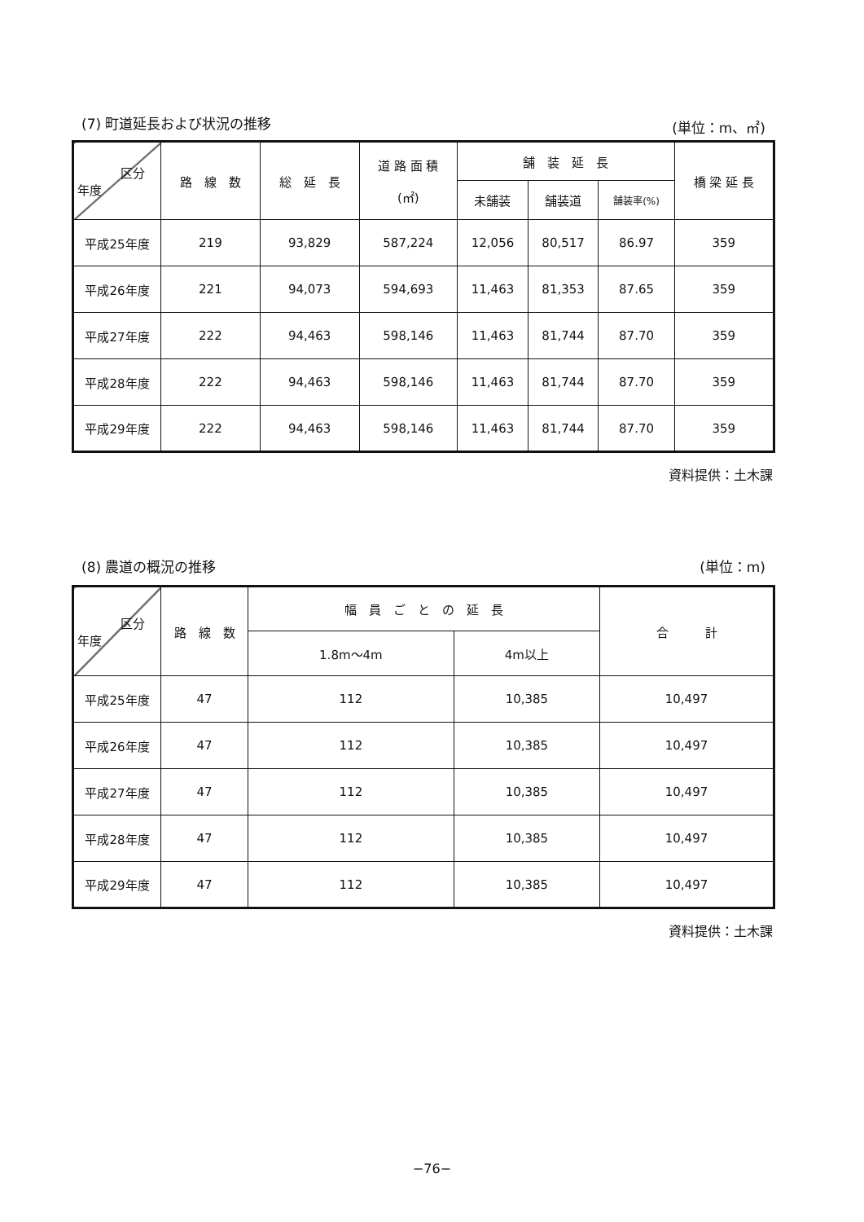(7) 町道延長および状況の推移 (単位：m、㎡)
| 区分 年度 | 路 線 数 | 総 延 長 | 道 路 面 積 (㎡) | 舗 装 延 長 | | | 橋 梁 延 長 |
| --- | --- | --- | --- | --- | --- | --- | --- |
| | | | | 未舗装 | 舗装道 | 舗装率(%) | |
| 平成25年度 | 219 | 93,829 | 587,224 | 12,056 | 80,517 | 86.97 | 359 |
| 平成26年度 | 221 | 94,073 | 594,693 | 11,463 | 81,353 | 87.65 | 359 |
| 平成27年度 | 222 | 94,463 | 598,146 | 11,463 | 81,744 | 87.70 | 359 |
| 平成28年度 | 222 | 94,463 | 598,146 | 11,463 | 81,744 | 87.70 | 359 |
| 平成29年度 | 222 | 94,463 | 598,146 | 11,463 | 81,744 | 87.70 | 359 |
資料提供：土木課
(8) 農道の概況の推移 (単位：m)
| 区分 年度 | 路 線 数 | 幅 員 ご と の 延 長 | | 合 計 |
| --- | --- | --- | --- | --- |
| | | 1.8m～4m | 4m以上 | |
| 平成25年度 | 47 | 112 | 10,385 | 10,497 |
| 平成26年度 | 47 | 112 | 10,385 | 10,497 |
| 平成27年度 | 47 | 112 | 10,385 | 10,497 |
| 平成28年度 | 47 | 112 | 10,385 | 10,497 |
| 平成29年度 | 47 | 112 | 10,385 | 10,497 |
資料提供：土木課
−76−